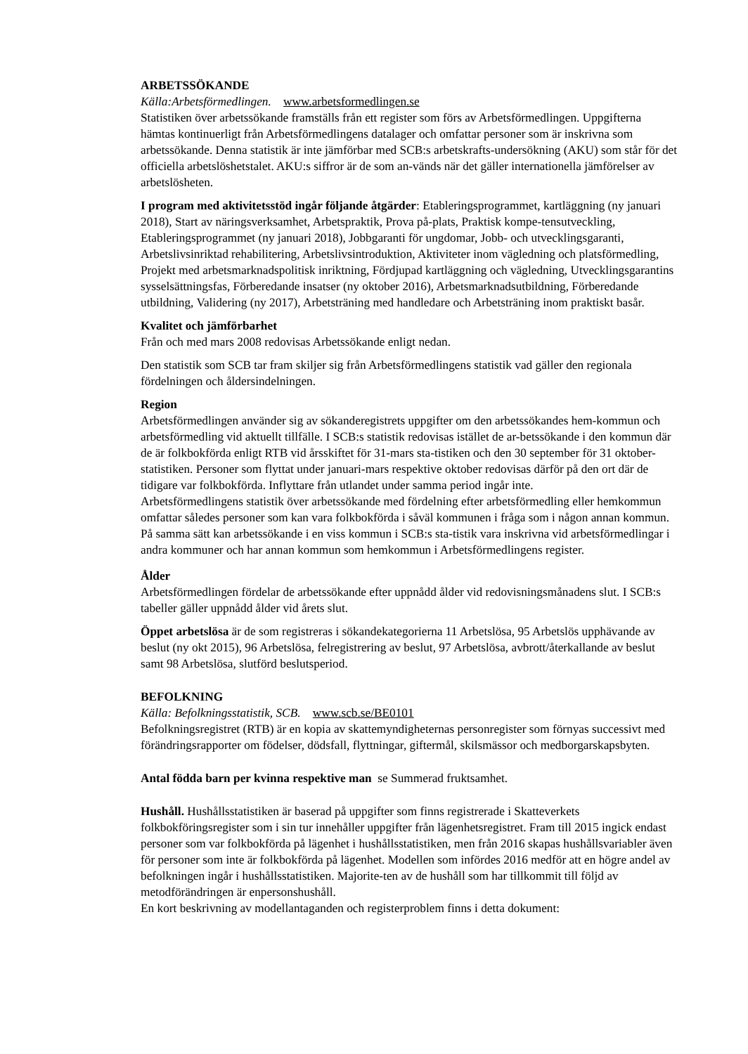ARBETSSÖKANDE
Källa:Arbetsförmedlingen. www.arbetsformedlingen.se
Statistiken över arbetssökande framställs från ett register som förs av Arbetsförmedlingen. Uppgifterna hämtas kontinuerligt från Arbetsförmedlingens datalager och omfattar personer som är inskrivna som arbetssökande. Denna statistik är inte jämförbar med SCB:s arbetskrafts-undersökning (AKU) som står för det officiella arbetslöshetstalet. AKU:s siffror är de som an-vänds när det gäller internationella jämförelser av arbetslösheten.
I program med aktivitetsstöd ingår följande åtgärder: Etableringsprogrammet, kartläggning (ny januari 2018), Start av näringsverksamhet, Arbetspraktik, Prova på-plats, Praktisk kompe-tensutveckling, Etableringsprogrammet (ny januari 2018), Jobbgaranti för ungdomar, Jobb- och utvecklingsgaranti, Arbetslivsinriktad rehabilitering, Arbetslivsintroduktion, Aktiviteter inom vägledning och platsförmedling, Projekt med arbetsmarknadspolitisk inriktning, Fördjupad kartläggning och vägledning, Utvecklingsgarantins sysselsättningsfas, Förberedande insatser (ny oktober 2016), Arbetsmarknadsutbildning, Förberedande utbildning, Validering (ny 2017), Arbetsträning med handledare och Arbetsträning inom praktiskt basår.
Kvalitet och jämförbarhet
Från och med mars 2008 redovisas Arbetssökande enligt nedan.
Den statistik som SCB tar fram skiljer sig från Arbetsförmedlingens statistik vad gäller den regionala fördelningen och åldersindelningen.
Region
Arbetsförmedlingen använder sig av sökanderegistrets uppgifter om den arbetssökandes hem-kommun och arbetsförmedling vid aktuellt tillfälle. I SCB:s statistik redovisas istället de ar-betssökande i den kommun där de är folkbokförda enligt RTB vid årsskiftet för 31-mars sta-tistiken och den 30 september för 31 oktober-statistiken. Personer som flyttat under januari-mars respektive oktober redovisas därför på den ort där de tidigare var folkbokförda. Inflyttare från utlandet under samma period ingår inte.
Arbetsförmedlingens statistik över arbetssökande med fördelning efter arbetsförmedling eller hemkommun omfattar således personer som kan vara folkbokförda i såväl kommunen i fråga som i någon annan kommun. På samma sätt kan arbetssökande i en viss kommun i SCB:s sta-tistik vara inskrivna vid arbetsförmedlingar i andra kommuner och har annan kommun som hemkommun i Arbetsförmedlingens register.
Ålder
Arbetsförmedlingen fördelar de arbetssökande efter uppnådd ålder vid redovisningsmånadens slut. I SCB:s tabeller gäller uppnådd ålder vid årets slut.
Öppet arbetslösa är de som registreras i sökandekategorierna 11 Arbetslösa, 95 Arbetslös upphävande av beslut (ny okt 2015), 96 Arbetslösa, felregistrering av beslut, 97 Arbetslösa, avbrott/återkallande av beslut samt 98 Arbetslösa, slutförd beslutsperiod.
BEFOLKNING
Källa: Befolkningsstatistik, SCB. www.scb.se/BE0101
Befolkningsregistret (RTB) är en kopia av skattemyndigheternas personregister som förnyas successivt med förändringsrapporter om födelser, dödsfall, flyttningar, giftermål, skilsmässor och medborgarskapsbyten.
Antal födda barn per kvinna respektive man se Summerad fruktsamhet.
Hushåll. Hushållsstatistiken är baserad på uppgifter som finns registrerade i Skatteverkets folkbokföringsregister som i sin tur innehåller uppgifter från lägenhetsregistret. Fram till 2015 ingick endast personer som var folkbokförda på lägenhet i hushållsstatistiken, men från 2016 skapas hushållsvariabler även för personer som inte är folkbokförda på lägenhet. Modellen som infördes 2016 medför att en högre andel av befolkningen ingår i hushållsstatistiken. Majorite-ten av de hushåll som har tillkommit till följd av metodförändringen är enpersonshushåll.
En kort beskrivning av modellantaganden och registerproblem finns i detta dokument: